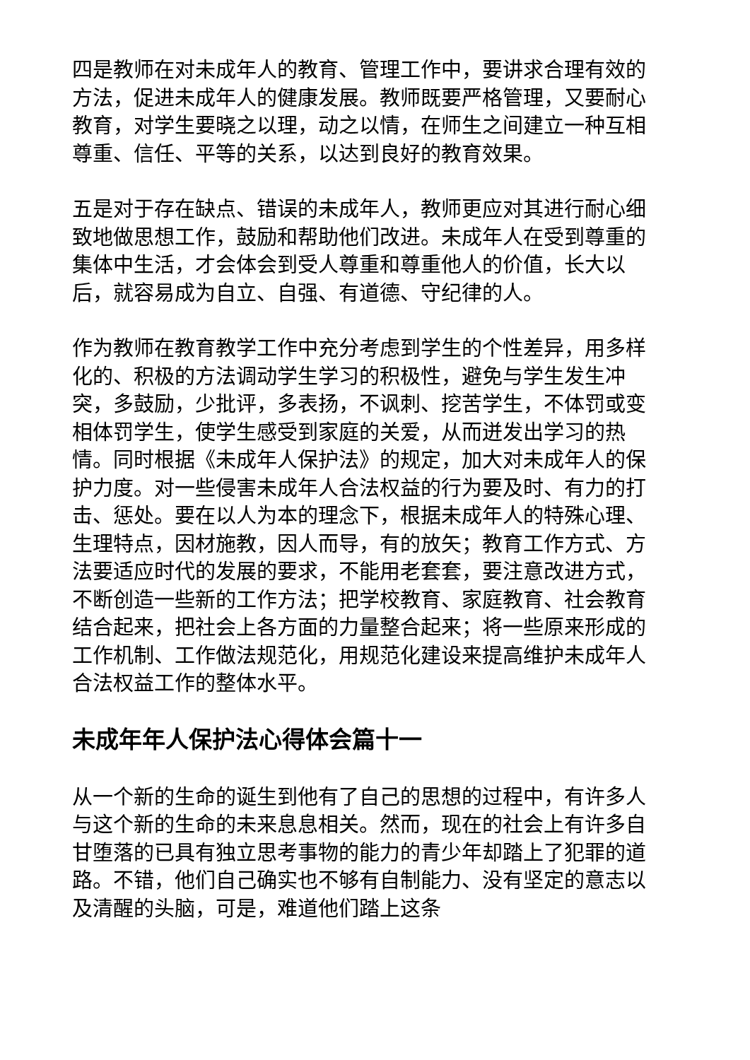四是教师在对未成年人的教育、管理工作中，要讲求合理有效的方法，促进未成年人的健康发展。教师既要严格管理，又要耐心教育，对学生要晓之以理，动之以情，在师生之间建立一种互相尊重、信任、平等的关系，以达到良好的教育效果。
五是对于存在缺点、错误的未成年人，教师更应对其进行耐心细致地做思想工作，鼓励和帮助他们改进。未成年人在受到尊重的集体中生活，才会体会到受人尊重和尊重他人的价值，长大以后，就容易成为自立、自强、有道德、守纪律的人。
作为教师在教育教学工作中充分考虑到学生的个性差异，用多样化的、积极的方法调动学生学习的积极性，避免与学生发生冲突，多鼓励，少批评，多表扬，不讽刺、挖苦学生，不体罚或变相体罚学生，使学生感受到家庭的关爱，从而迸发出学习的热情。同时根据《未成年人保护法》的规定，加大对未成年人的保护力度。对一些侵害未成年人合法权益的行为要及时、有力的打击、惩处。要在以人为本的理念下，根据未成年人的特殊心理、生理特点，因材施教，因人而导，有的放矢；教育工作方式、方法要适应时代的发展的要求，不能用老套套，要注意改进方式，不断创造一些新的工作方法；把学校教育、家庭教育、社会教育结合起来，把社会上各方面的力量整合起来；将一些原来形成的工作机制、工作做法规范化，用规范化建设来提高维护未成年人合法权益工作的整体水平。
未成年年人保护法心得体会篇十一
从一个新的生命的诞生到他有了自己的思想的过程中，有许多人与这个新的生命的未来息息相关。然而，现在的社会上有许多自甘堕落的已具有独立思考事物的能力的青少年却踏上了犯罪的道路。不错，他们自己确实也不够有自制能力、没有坚定的意志以及清醒的头脑，可是，难道他们踏上这条